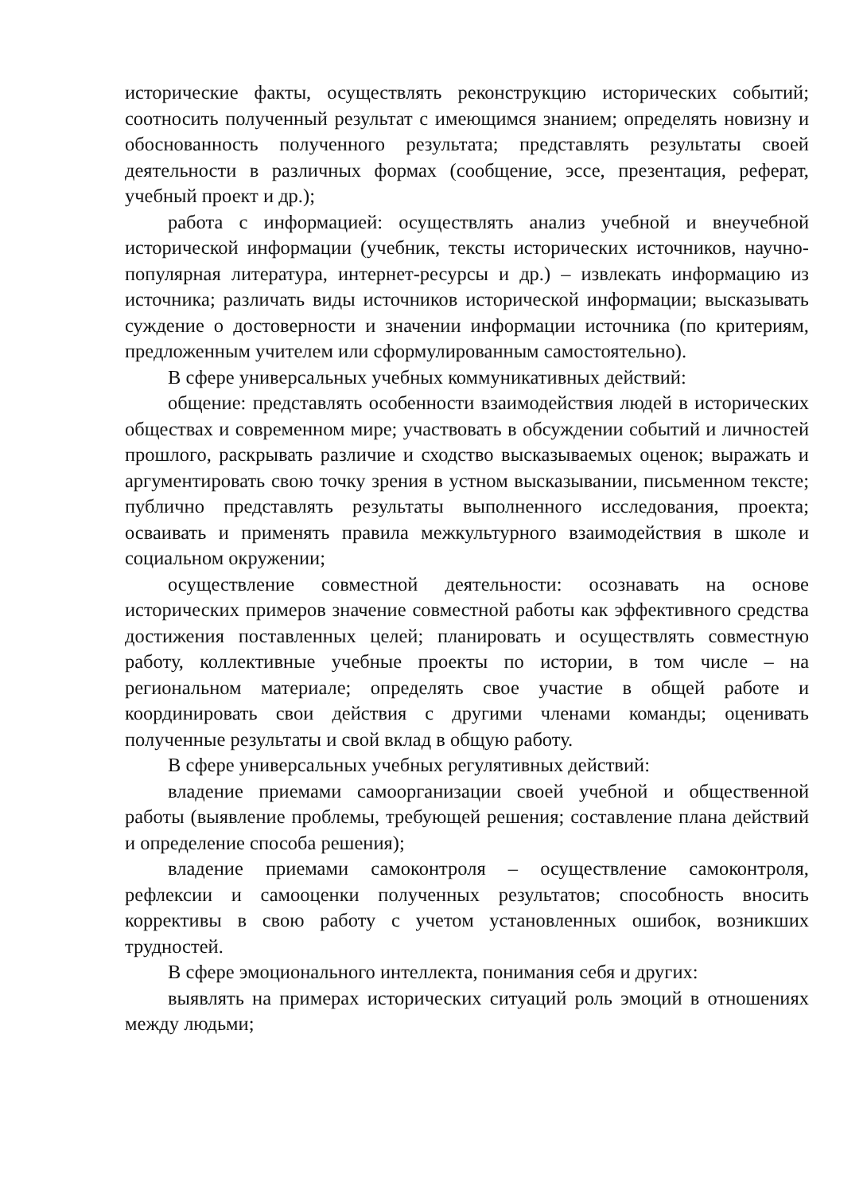исторические факты, осуществлять реконструкцию исторических событий; соотносить полученный результат с имеющимся знанием; определять новизну и обоснованность полученного результата; представлять результаты своей деятельности в различных формах (сообщение, эссе, презентация, реферат, учебный проект и др.);
работа с информацией: осуществлять анализ учебной и внеучебной исторической информации (учебник, тексты исторических источников, научно-популярная литература, интернет-ресурсы и др.) – извлекать информацию из источника; различать виды источников исторической информации; высказывать суждение о достоверности и значении информации источника (по критериям, предложенным учителем или сформулированным самостоятельно).
В сфере универсальных учебных коммуникативных действий:
общение: представлять особенности взаимодействия людей в исторических обществах и современном мире; участвовать в обсуждении событий и личностей прошлого, раскрывать различие и сходство высказываемых оценок; выражать и аргументировать свою точку зрения в устном высказывании, письменном тексте; публично представлять результаты выполненного исследования, проекта; осваивать и применять правила межкультурного взаимодействия в школе и социальном окружении;
осуществление совместной деятельности: осознавать на основе исторических примеров значение совместной работы как эффективного средства достижения поставленных целей; планировать и осуществлять совместную работу, коллективные учебные проекты по истории, в том числе – на региональном материале; определять свое участие в общей работе и координировать свои действия с другими членами команды; оценивать полученные результаты и свой вклад в общую работу.
В сфере универсальных учебных регулятивных действий:
владение приемами самоорганизации своей учебной и общественной работы (выявление проблемы, требующей решения; составление плана действий и определение способа решения);
владение приемами самоконтроля – осуществление самоконтроля, рефлексии и самооценки полученных результатов; способность вносить коррективы в свою работу с учетом установленных ошибок, возникших трудностей.
В сфере эмоционального интеллекта, понимания себя и других:
выявлять на примерах исторических ситуаций роль эмоций в отношениях между людьми;